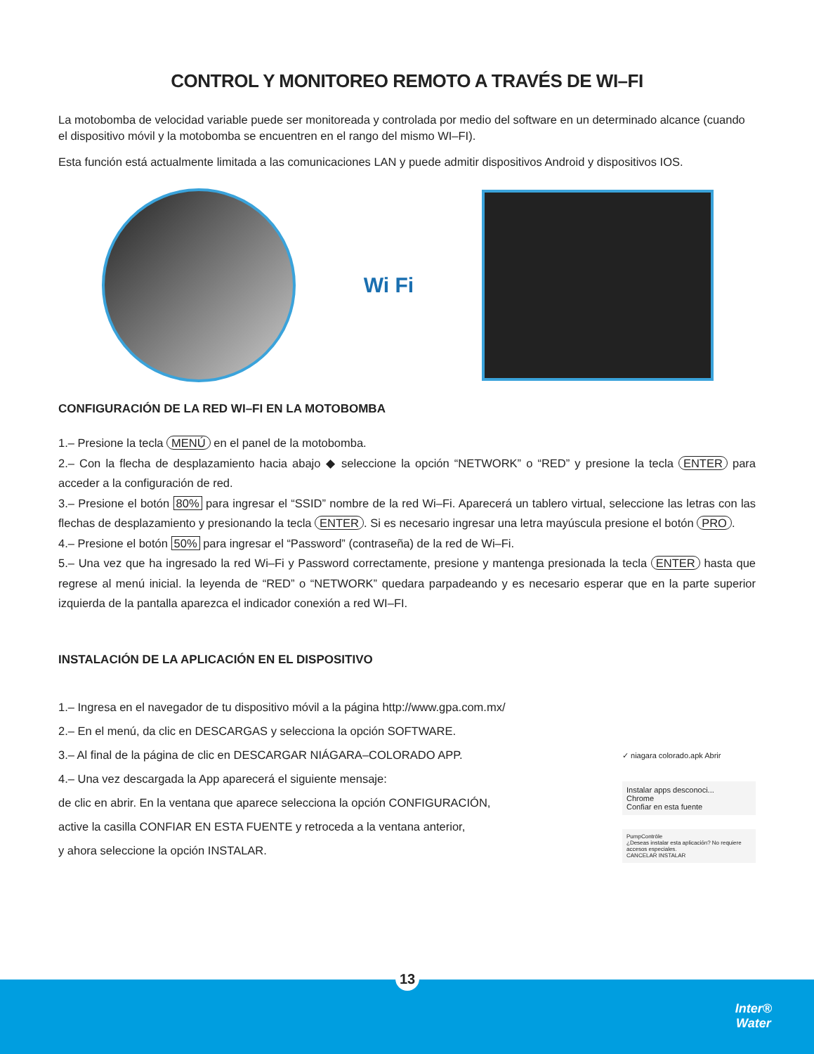CONTROL Y MONITOREO REMOTO A TRAVÉS DE WI–FI
La motobomba de velocidad variable puede ser monitoreada y controlada por medio del software en un determinado alcance (cuando el dispositivo móvil y la motobomba se encuentren en el rango del mismo WI–FI).
Esta función está actualmente limitada a las comunicaciones LAN y puede admitir dispositivos Android y dispositivos IOS.
Wi Fi
CONFIGURACIÓN DE LA RED WI–FI EN LA MOTOBOMBA
1.– Presione la tecla MENÚ en el panel de la motobomba.
2.– Con la flecha de desplazamiento hacia abajo ◆ seleccione la opción “NETWORK” o “RED” y presione la tecla ENTER para acceder a la configuración de red.
3.– Presione el botón 80% para ingresar el “SSID” nombre de la red Wi–Fi. Aparecerá un tablero virtual, seleccione las letras con las flechas de desplazamiento y presionando la tecla ENTER. Si es necesario ingresar una letra mayúscula presione el botón PRO.
4.– Presione el botón 50% para ingresar el “Password” (contraseña) de la red de Wi–Fi.
5.– Una vez que ha ingresado la red Wi–Fi y Password correctamente, presione y mantenga presionada la tecla ENTER hasta que regrese al menú inicial. la leyenda de “RED” o “NETWORK” quedara parpadeando y es necesario esperar que en la parte superior izquierda de la pantalla aparezca el indicador conexión a red WI–FI.
INSTALACIÓN DE LA APLICACIÓN EN EL DISPOSITIVO
1.– Ingresa en el navegador de tu dispositivo móvil a la página http://www.gpa.com.mx/
2.– En el menú, da clic en DESCARGAS y selecciona la opción SOFTWARE.
3.– Al final de la página de clic en DESCARGAR NIÁGARA–COLORADO APP.
4.– Una vez descargada la App aparecerá el siguiente mensaje:
de clic en abrir. En la ventana que aparece selecciona la opción CONFIGURACIÓN,
active la casilla CONFIAR EN ESTA FUENTE y retroceda a la ventana anterior,
y ahora seleccione la opción INSTALAR.
✓ niagara colorado.apk Abrir
Instalar apps desconoci...
Chrome
Confiar en esta fuente
PumpContrōle
¿Deseas instalar esta aplicación? No requiere accesos especiales.
CANCELAR INSTALAR
13
Inter®
Water